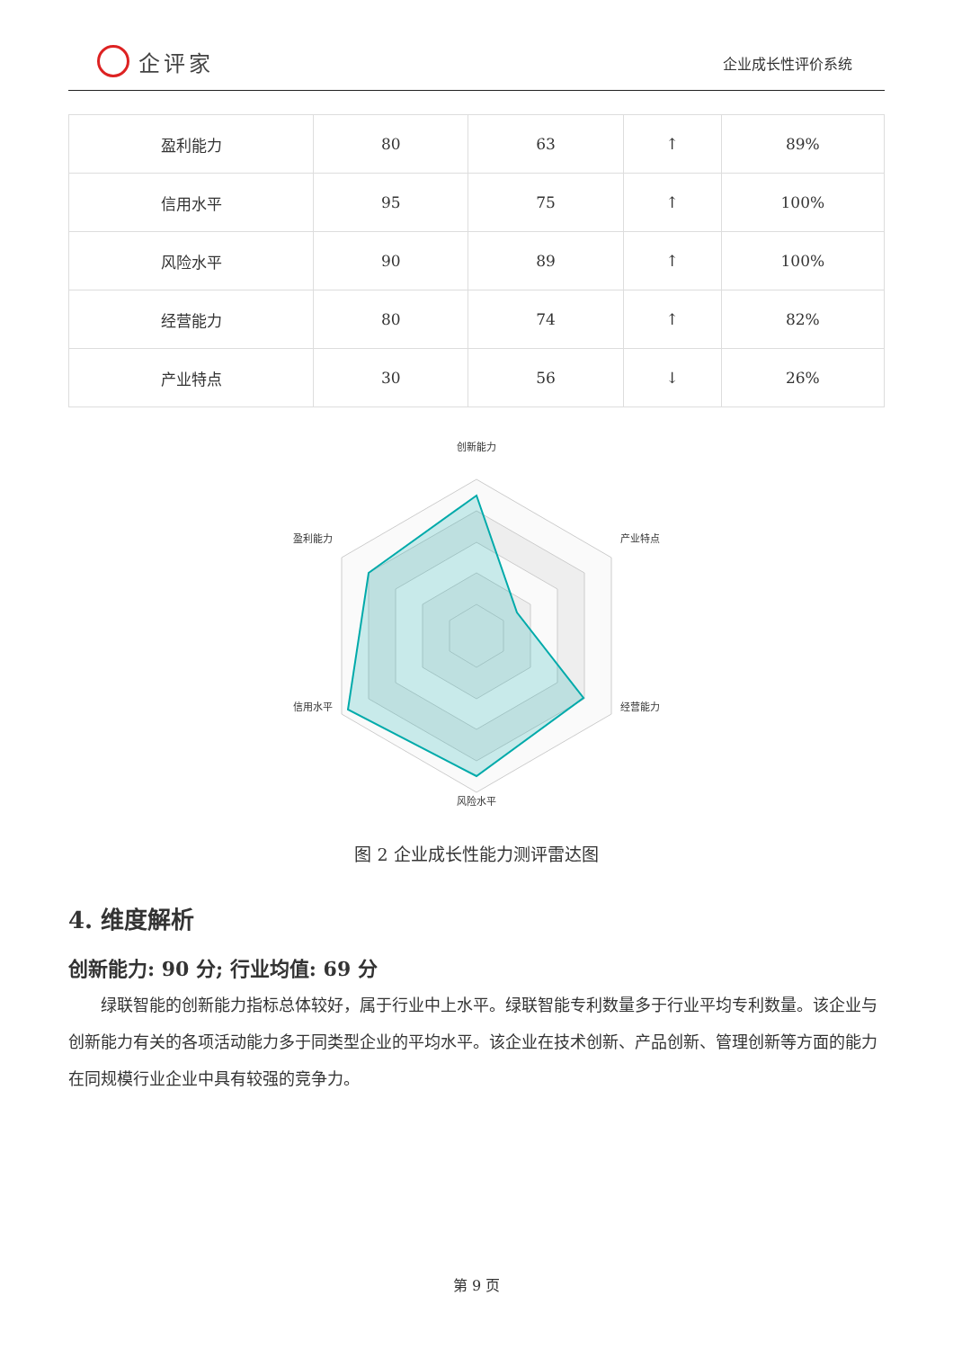企评家
企业成长性评价系统
| 盈利能力 | 80 | 63 | ↑ | 89% |
| 信用水平 | 95 | 75 | ↑ | 100% |
| 风险水平 | 90 | 89 | ↑ | 100% |
| 经营能力 | 80 | 74 | ↑ | 82% |
| 产业特点 | 30 | 56 | ↓ | 26% |
创新能力
产业特点
经营能力
风险水平
信用水平
盈利能力
图 2 企业成长性能力测评雷达图
4. 维度解析
创新能力: 90 分; 行业均值: 69 分
绿联智能的创新能力指标总体较好，属于行业中上水平。绿联智能专利数量多于行业平均专利数量。该企业与创新能力有关的各项活动能力多于同类型企业的平均水平。该企业在技术创新、产品创新、管理创新等方面的能力在同规模行业企业中具有较强的竞争力。
第 9 页